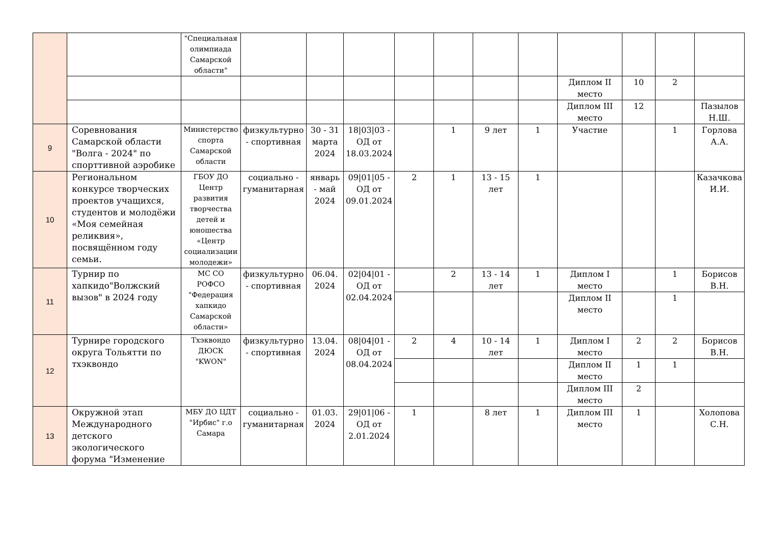| | | "Специальная олимпиада Самарской области" | | | | | | | | | | | |
| | | | | | | | | | | Диплом II место | 10 | 2 | |
| | | | | | | | | | | Диплом III место | 12 | | Пазылов Н.Ш. |
| 9 | Соревнования Самарской области "Волга - 2024" по спорттивной аэробике | Министерство спорта Самарской области | физкультурно - спортивная | 30 - 31 марта 2024 | 18/03/03 - ОД от 18.03.2024 | | 1 | 9 лет | 1 | Участие | | 1 | Горлова А.А. |
| 10 | Региональном конкурсе творческих проектов учащихся, студентов и молодёжи «Моя семейная реликвия», посвящённом году семьи. | ГБОУ ДО Центр развития творчества детей и юношества «Центр социализации молодежи» | социально - гуманитарная | январь - май 2024 | 09/01/05 - ОД от 09.01.2024 | 2 | 1 | 13 - 15 лет | 1 | | | | Казачкова И.И. |
| 11 | Турнир по хапкидо"Волжский вызов" в 2024 году | МС СО РОФСО "Федерация хапкидо Самарской области» | физкультурно - спортивная | 06.04. 2024 | 02/04/01 - ОД от 02.04.2024 | | 2 | 13 - 14 лет | 1 | Диплом I место | | 1 | Борисов В.Н. |
| | | | | | | | | | | Диплом II место | | 1 | |
| 12 | Турнире городского округа Тольятти по тхэквондо | Тхэквондо ДЮСК "KWON" | физкультурно - спортивная | 13.04. 2024 | 08/04/01 - ОД от 08.04.2024 | 2 | 4 | 10 - 14 лет | 1 | Диплом I место | 2 | 2 | Борисов В.Н. |
| | | | | | | | | | | Диплом II место | 1 | 1 | |
| | | | | | | | | | | Диплом III место | 2 | | |
| 13 | Окружной этап Международного детского экологического форума "Изменение | МБУ ДО ЦДТ "Ирбис" г.о Самара | социально - гуманитарная | 01.03. 2024 | 29/01/06 - ОД от 2.01.2024 | 1 | | 8 лет | 1 | Диплом III место | 1 | | Холопова С.Н. |